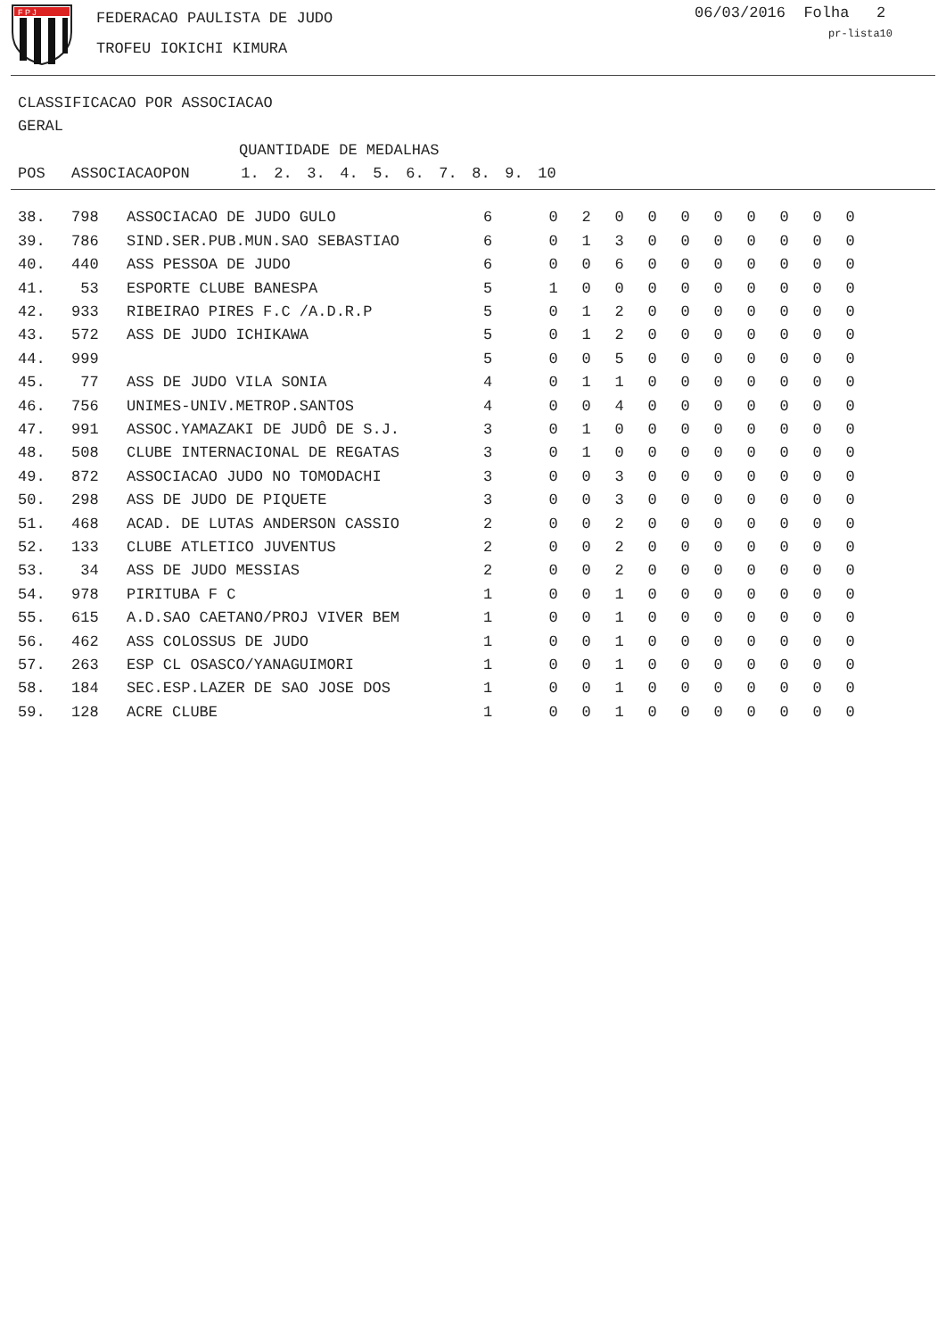F P J
FEDERACAO PAULISTA DE JUDO
TROFEU IOKICHI KIMURA
06/03/2016 Folha 2
pr-lista10
CLASSIFICACAO POR ASSOCIACAO
GERAL
| | | | QUANTIDADE DE MEDALHAS | | | | | | | | | |
| --- | --- | --- | --- | --- | --- | --- | --- | --- | --- | --- | --- | --- |
| POS | ASSOCIACAO | PON | 1. | 2. | 3. | 4. | 5. | 6. | 7. | 8. | 9. | 10 |
| 38. | 798 | ASSOCIACAO DE JUDO GULO | 6 | 0 | 2 | 0 | 0 | 0 | 0 | 0 | 0 | 0 | 0 |
| 39. | 786 | SIND.SER.PUB.MUN.SAO SEBASTIAO | 6 | 0 | 1 | 3 | 0 | 0 | 0 | 0 | 0 | 0 | 0 |
| 40. | 440 | ASS PESSOA DE JUDO | 6 | 0 | 0 | 6 | 0 | 0 | 0 | 0 | 0 | 0 | 0 |
| 41. | 53 | ESPORTE CLUBE BANESPA | 5 | 1 | 0 | 0 | 0 | 0 | 0 | 0 | 0 | 0 | 0 |
| 42. | 933 | RIBEIRAO PIRES F.C /A.D.R.P | 5 | 0 | 1 | 2 | 0 | 0 | 0 | 0 | 0 | 0 | 0 |
| 43. | 572 | ASS DE JUDO ICHIKAWA | 5 | 0 | 1 | 2 | 0 | 0 | 0 | 0 | 0 | 0 | 0 |
| 44. | 999 | | 5 | 0 | 0 | 5 | 0 | 0 | 0 | 0 | 0 | 0 | 0 |
| 45. | 77 | ASS DE JUDO VILA SONIA | 4 | 0 | 1 | 1 | 0 | 0 | 0 | 0 | 0 | 0 | 0 |
| 46. | 756 | UNIMES-UNIV.METROP.SANTOS | 4 | 0 | 0 | 4 | 0 | 0 | 0 | 0 | 0 | 0 | 0 |
| 47. | 991 | ASSOC.YAMAZAKI DE JUDÔ DE S.J. | 3 | 0 | 1 | 0 | 0 | 0 | 0 | 0 | 0 | 0 | 0 |
| 48. | 508 | CLUBE INTERNACIONAL DE REGATAS | 3 | 0 | 1 | 0 | 0 | 0 | 0 | 0 | 0 | 0 | 0 |
| 49. | 872 | ASSOCIACAO JUDO NO TOMODACHI | 3 | 0 | 0 | 3 | 0 | 0 | 0 | 0 | 0 | 0 | 0 |
| 50. | 298 | ASS DE JUDO DE PIQUETE | 3 | 0 | 0 | 3 | 0 | 0 | 0 | 0 | 0 | 0 | 0 |
| 51. | 468 | ACAD. DE LUTAS ANDERSON CASSIO | 2 | 0 | 0 | 2 | 0 | 0 | 0 | 0 | 0 | 0 | 0 |
| 52. | 133 | CLUBE ATLETICO JUVENTUS | 2 | 0 | 0 | 2 | 0 | 0 | 0 | 0 | 0 | 0 | 0 |
| 53. | 34 | ASS DE JUDO MESSIAS | 2 | 0 | 0 | 2 | 0 | 0 | 0 | 0 | 0 | 0 | 0 |
| 54. | 978 | PIRITUBA F C | 1 | 0 | 0 | 1 | 0 | 0 | 0 | 0 | 0 | 0 | 0 |
| 55. | 615 | A.D.SAO CAETANO/PROJ VIVER BEM | 1 | 0 | 0 | 1 | 0 | 0 | 0 | 0 | 0 | 0 | 0 |
| 56. | 462 | ASS COLOSSUS DE JUDO | 1 | 0 | 0 | 1 | 0 | 0 | 0 | 0 | 0 | 0 | 0 |
| 57. | 263 | ESP CL OSASCO/YANAGUIMORI | 1 | 0 | 0 | 1 | 0 | 0 | 0 | 0 | 0 | 0 | 0 |
| 58. | 184 | SEC.ESP.LAZER DE SAO JOSE DOS | 1 | 0 | 0 | 1 | 0 | 0 | 0 | 0 | 0 | 0 | 0 |
| 59. | 128 | ACRE CLUBE | 1 | 0 | 0 | 1 | 0 | 0 | 0 | 0 | 0 | 0 | 0 |